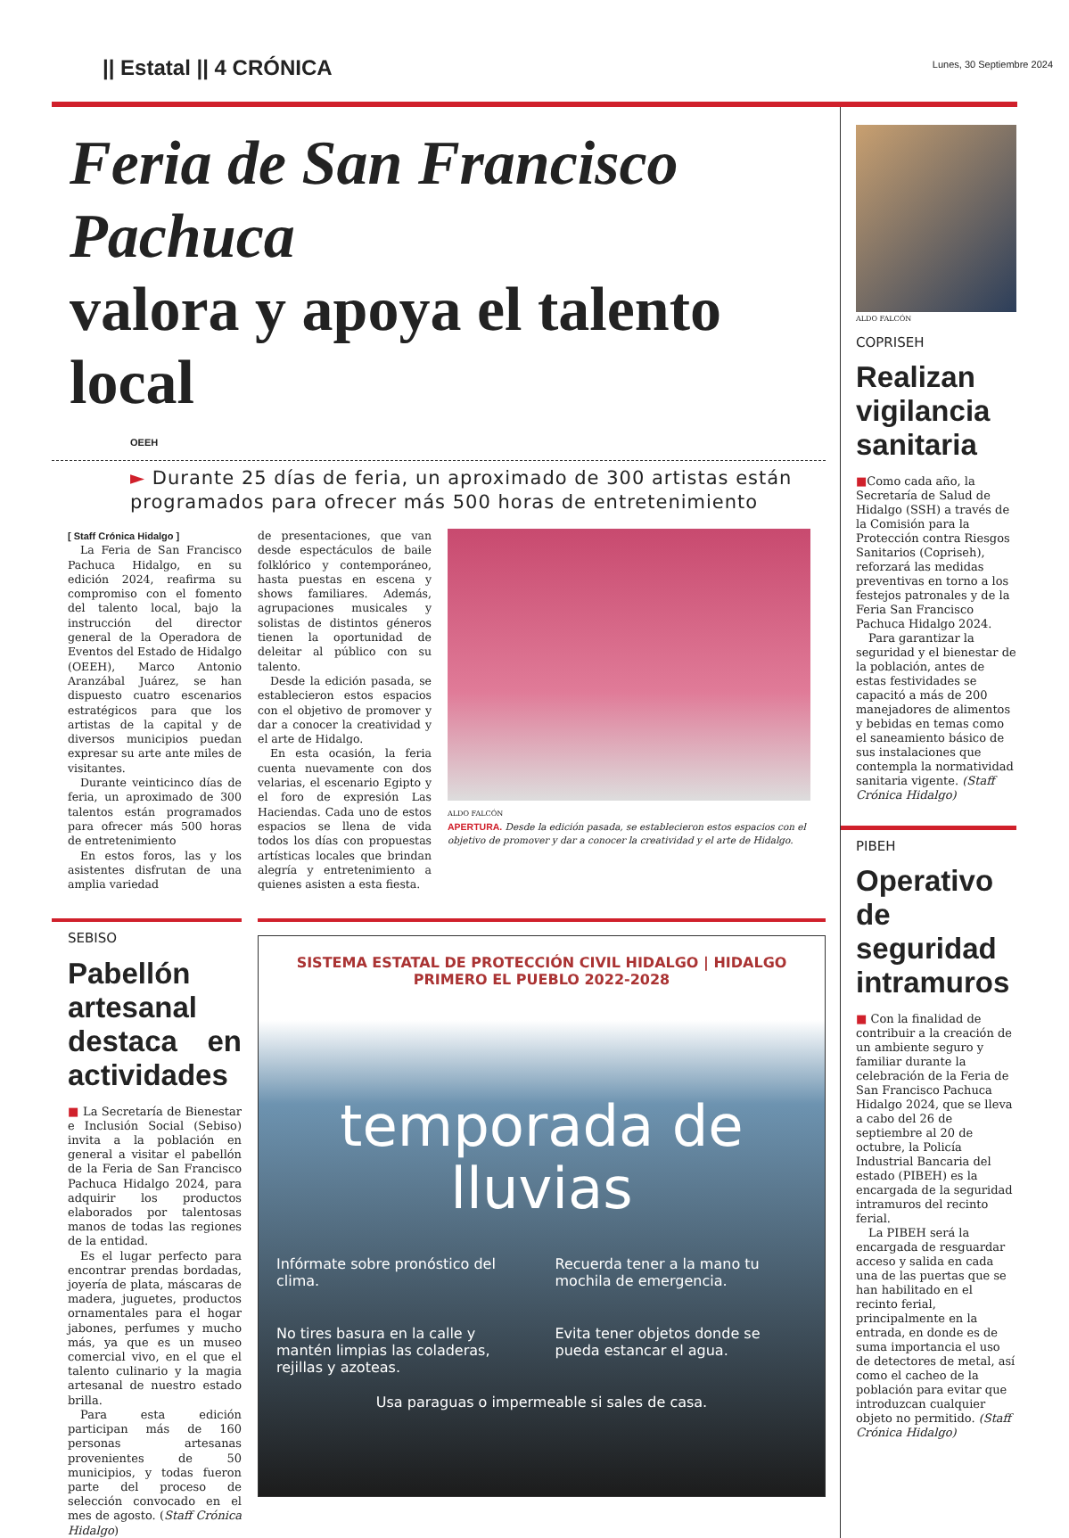|| Estatal || 4 CRÓNICA
Lunes, 30 Septiembre 2024
Feria de San Francisco Pachuca
valora y apoya el talento local
OEEH
► Durante 25 días de feria, un aproximado de 300 artistas están programados para ofrecer más 500 horas de entretenimiento
[ Staff Crónica Hidalgo ]
La Feria de San Francisco Pachuca Hidalgo, en su edición 2024, reafirma su compromiso con el fomento del talento local, bajo la instrucción del director general de la Operadora de Eventos del Estado de Hidalgo (OEEH), Marco Antonio Aranzábal Juárez, se han dispuesto cuatro escenarios estratégicos para que los artistas de la capital y de diversos municipios puedan expresar su arte ante miles de visitantes.
Durante veinticinco días de feria, un aproximado de 300 talentos están programados para ofrecer más 500 horas de entretenimiento
En estos foros, las y los asistentes disfrutan de una amplia variedad
de presentaciones, que van desde espectáculos de baile folklórico y contemporáneo, hasta puestas en escena y shows familiares. Además, agrupaciones musicales y solistas de distintos géneros tienen la oportunidad de deleitar al público con su talento.
Desde la edición pasada, se establecieron estos espacios con el objetivo de promover y dar a conocer la creatividad y el arte de Hidalgo.
En esta ocasión, la feria cuenta nuevamente con dos velarias, el escenario Egipto y el foro de expresión Las Haciendas. Cada uno de estos espacios se llena de vida todos los días con propuestas artísticas locales que brindan alegría y entretenimiento a quienes asisten a esta fiesta.
ALDO FALCÓN
APERTURA. Desde la edición pasada, se establecieron estos espacios con el objetivo de promover y dar a conocer la creatividad y el arte de Hidalgo.
SEBISO
Pabellón artesanal destaca en actividades
■ La Secretaría de Bienestar e Inclusión Social (Sebiso) invita a la población en general a visitar el pabellón de la Feria de San Francisco Pachuca Hidalgo 2024, para adquirir los productos elaborados por talentosas manos de todas las regiones de la entidad.
Es el lugar perfecto para encontrar prendas bordadas, joyería de plata, máscaras de madera, juguetes, productos ornamentales para el hogar jabones, perfumes y mucho más, ya que es un museo comercial vivo, en el que el talento culinario y la magia artesanal de nuestro estado brilla.
Para esta edición participan más de 160 personas artesanas provenientes de 50 municipios, y todas fueron parte del proceso de selección convocado en el mes de agosto. (Staff Crónica Hidalgo)
SISTEMA ESTATAL DE PROTECCIÓN CIVIL HIDALGO | HIDALGO PRIMERO EL PUEBLO 2022-2028
temporada de lluvias
Infórmate sobre pronóstico del clima.
Recuerda tener a la mano tu mochila de emergencia.
No tires basura en la calle y mantén limpias las coladeras, rejillas y azoteas.
Evita tener objetos donde se pueda estancar el agua.
Usa paraguas o impermeable si sales de casa.
ALDO FALCÓN
COPRISEH
Realizan vigilancia sanitaria
■Como cada año, la Secretaría de Salud de Hidalgo (SSH) a través de la Comisión para la Protección contra Riesgos Sanitarios (Copriseh), reforzará las medidas preventivas en torno a los festejos patronales y de la Feria San Francisco Pachuca Hidalgo 2024.
Para garantizar la seguridad y el bienestar de la población, antes de estas festividades se capacitó a más de 200 manejadores de alimentos y bebidas en temas como el saneamiento básico de sus instalaciones que contempla la normatividad sanitaria vigente. (Staff Crónica Hidalgo)
PIBEH
Operativo de seguridad intramuros
■ Con la finalidad de contribuir a la creación de un ambiente seguro y familiar durante la celebración de la Feria de San Francisco Pachuca Hidalgo 2024, que se lleva a cabo del 26 de septiembre al 20 de octubre, la Policía Industrial Bancaria del estado (PIBEH) es la encargada de la seguridad intramuros del recinto ferial.
La PIBEH será la encargada de resguardar acceso y salida en cada una de las puertas que se han habilitado en el recinto ferial, principalmente en la entrada, en donde es de suma importancia el uso de detectores de metal, así como el cacheo de la población para evitar que introduzcan cualquier objeto no permitido. (Staff Crónica Hidalgo)